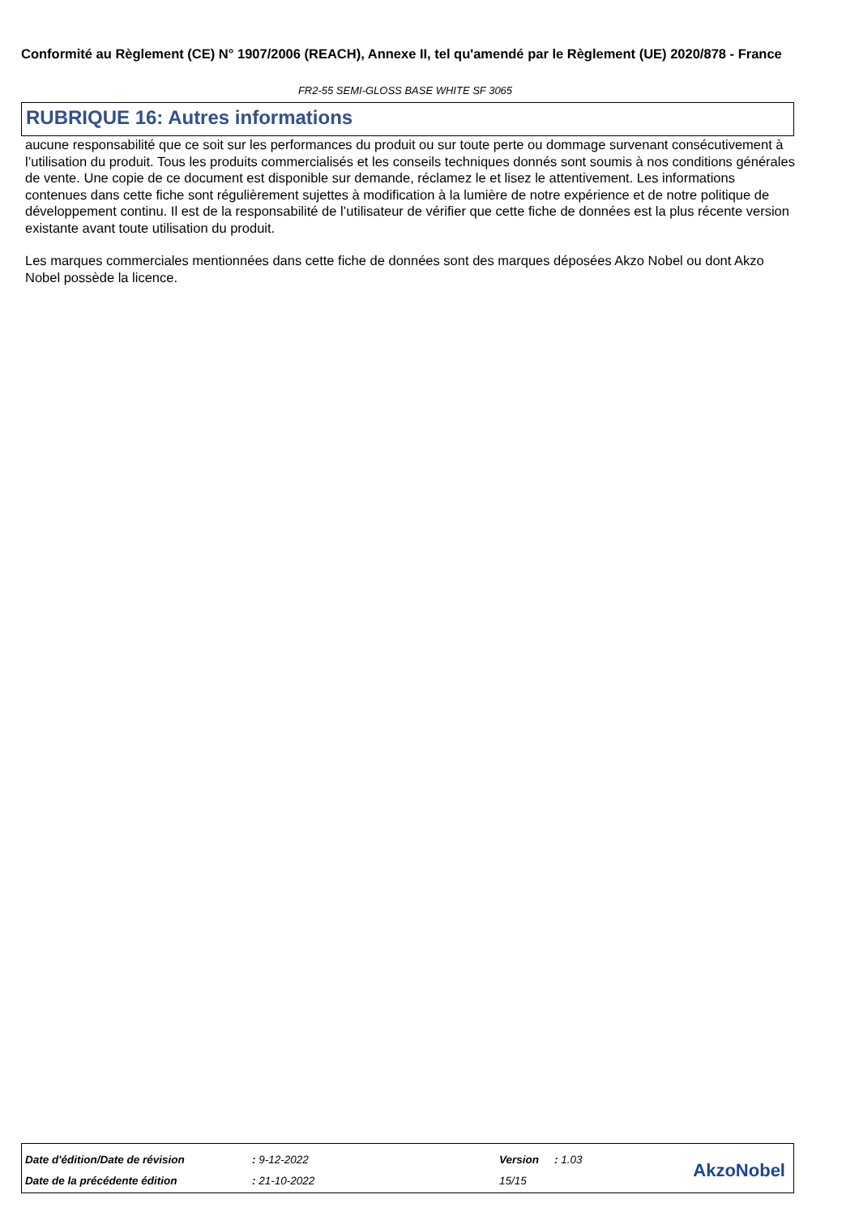Conformité au Règlement (CE) N° 1907/2006 (REACH), Annexe II, tel qu'amendé par le Règlement (UE) 2020/878 - France
FR2-55 SEMI-GLOSS BASE WHITE SF 3065
RUBRIQUE 16: Autres informations
aucune responsabilité que ce soit sur les performances du produit ou sur toute perte ou dommage survenant consécutivement à l’utilisation du produit. Tous les produits commercialisés et les conseils techniques donnés sont soumis à nos conditions générales de vente. Une copie de ce document est disponible sur demande, réclamez le et lisez le attentivement. Les informations contenues dans cette fiche sont régulièrement sujettes à modification à la lumière de notre expérience et de notre politique de développement continu. Il est de la responsabilité de l’utilisateur de vérifier que cette fiche de données est la plus récente version existante avant toute utilisation du produit.
Les marques commerciales mentionnées dans cette fiche de données sont des marques déposées Akzo Nobel ou dont Akzo Nobel possède la licence.
| Date d'édition/Date de révision | : 9-12-2022 | Version | : 1.03 |
| Date de la précédente édition | : 21-10-2022 | 15/15 | |
AkzoNobel